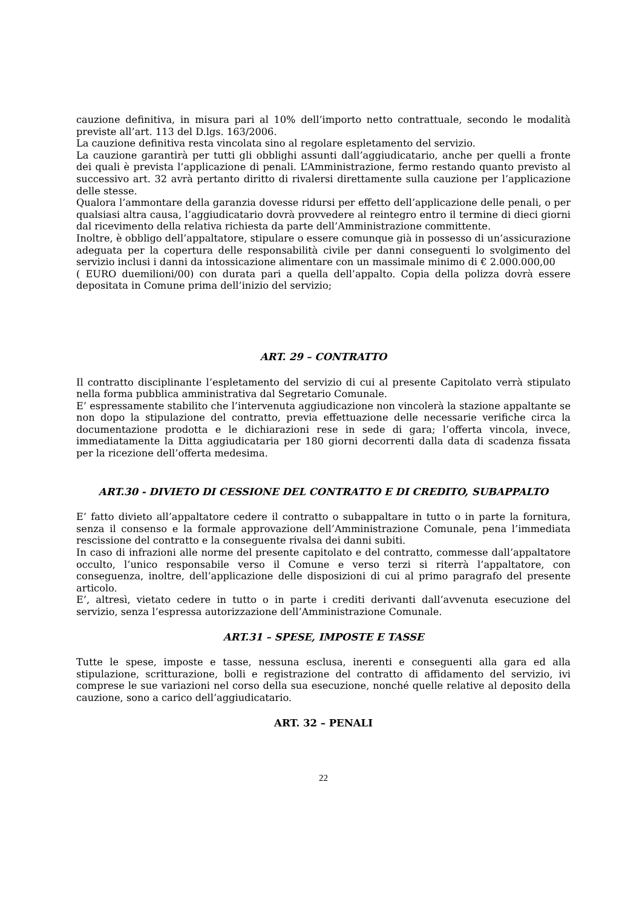cauzione definitiva, in misura pari al 10% dell’importo netto contrattuale, secondo le modalità previste all’art. 113 del D.lgs. 163/2006.
La cauzione definitiva resta vincolata sino al regolare espletamento del servizio.
La cauzione garantirà per tutti gli obblighi assunti dall’aggiudicatario, anche per quelli a fronte dei quali è prevista l’applicazione di penali. L’Amministrazione, fermo restando quanto previsto al successivo art. 32 avrà pertanto diritto di rivalersi direttamente sulla cauzione per l’applicazione delle stesse.
Qualora l’ammontare della garanzia dovesse ridursi per effetto dell’applicazione delle penali, o per qualsiasi altra causa, l’aggiudicatario dovrà provvedere al reintegro entro il termine di dieci giorni dal ricevimento della relativa richiesta da parte dell’Amministrazione committente.
Inoltre, è obbligo dell’appaltatore, stipulare o essere comunque già in possesso di un’assicurazione adeguata per la copertura delle responsabilità civile per danni conseguenti lo svolgimento del servizio inclusi i danni da intossicazione alimentare con un massimale minimo di € 2.000.000,00
( EURO duemilioni/00) con durata pari a quella dell’appalto. Copia della polizza dovrà essere depositata in Comune prima dell’inizio del servizio;
ART. 29 – CONTRATTO
Il contratto disciplinante l’espletamento del servizio di cui al presente Capitolato verrà stipulato nella forma pubblica amministrativa dal Segretario Comunale.
E’ espressamente stabilito che l’intervenuta aggiudicazione non vincolerà la stazione appaltante se non dopo la stipulazione del contratto, previa effettuazione delle necessarie verifiche circa la documentazione prodotta e le dichiarazioni rese in sede di gara; l’offerta vincola, invece, immediatamente la Ditta aggiudicataria per 180 giorni decorrenti dalla data di scadenza fissata per la ricezione dell’offerta medesima.
ART.30 - DIVIETO DI CESSIONE DEL CONTRATTO E DI CREDITO, SUBAPPALTO
E’ fatto divieto all’appaltatore cedere il contratto o subappaltare in tutto o in parte la fornitura, senza il consenso e la formale approvazione dell’Amministrazione Comunale, pena l’immediata rescissione del contratto e la conseguente rivalsa dei danni subiti.
In caso di infrazioni alle norme del presente capitolato e del contratto, commesse dall’appaltatore occulto, l’unico responsabile verso il Comune e verso terzi si riterrà l’appaltatore, con conseguenza, inoltre, dell’applicazione delle disposizioni di cui al primo paragrafo del presente articolo.
E’, altresì, vietato cedere in tutto o in parte i crediti derivanti dall’avvenuta esecuzione del servizio, senza l’espressa autorizzazione dell’Amministrazione Comunale.
ART.31 – SPESE, IMPOSTE E TASSE
Tutte le spese, imposte e tasse, nessuna esclusa, inerenti e conseguenti alla gara ed alla stipulazione, scritturazione, bolli e registrazione del contratto di affidamento del servizio, ivi comprese le sue variazioni nel corso della sua esecuzione, nonché quelle relative al deposito della cauzione, sono a carico dell’aggiudicatario.
ART. 32 – PENALI
22